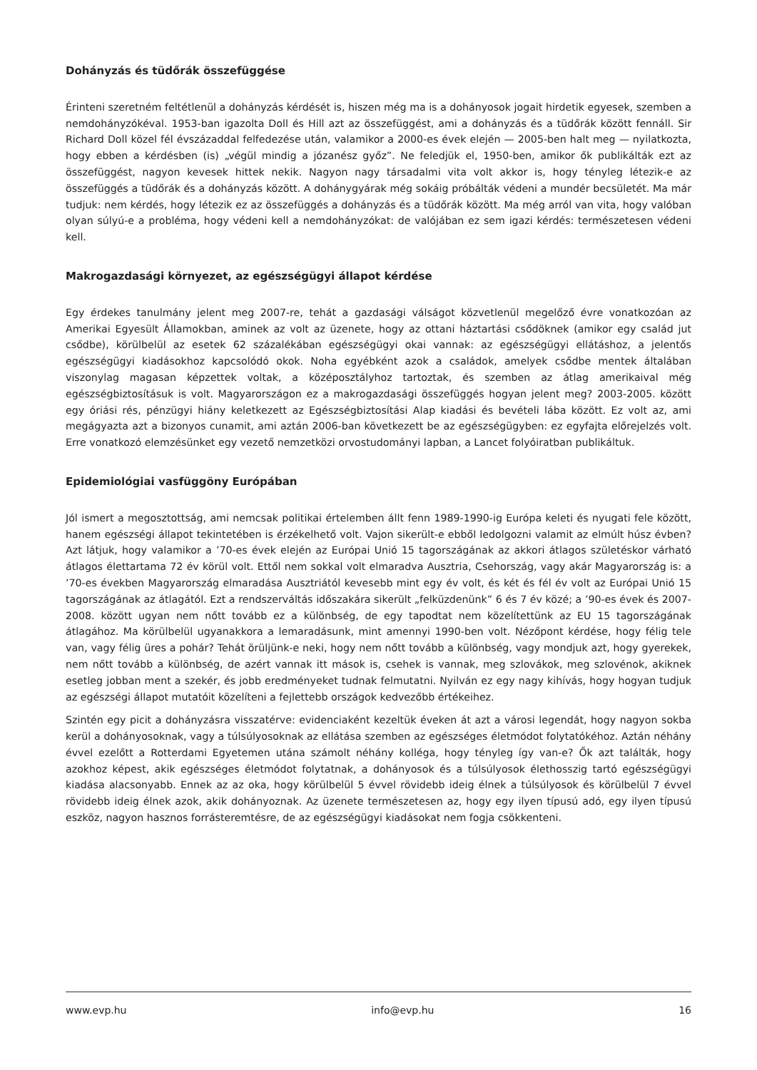Dohányzás és tüdőrák összefüggése
Érinteni szeretném feltétlenül a dohányzás kérdését is, hiszen még ma is a dohányosok jogait hirdetik egyesek, szemben a nemdohányzókéval. 1953-ban igazolta Doll és Hill azt az összefüggést, ami a dohányzás és a tüdőrák között fennáll. Sir Richard Doll közel fél évszázaddal felfedezése után, valamikor a 2000-es évek elején — 2005-ben halt meg — nyilatkozta, hogy ebben a kérdésben (is) „végül mindig a józanész győz”. Ne feledjük el, 1950-ben, amikor ők publikálták ezt az összefüggést, nagyon kevesek hittek nekik. Nagyon nagy társadalmi vita volt akkor is, hogy tényleg létezik-e az összefüggés a tüdőrák és a dohányzás között. A dohánygyárak még sokáig próbálták védeni a mundér becsületét. Ma már tudjuk: nem kérdés, hogy létezik ez az összefüggés a dohányzás és a tüdőrák között. Ma még arról van vita, hogy valóban olyan súlyú-e a probléma, hogy védeni kell a nemdohányzókat: de valójában ez sem igazi kérdés: természetesen védeni kell.
Makrogazdasági környezet, az egészségügyi állapot kérdése
Egy érdekes tanulmány jelent meg 2007-re, tehát a gazdasági válságot közvetlenül megelőző évre vonatkozóan az Amerikai Egyesült Államokban, aminek az volt az üzenete, hogy az ottani háztartási csődöknek (amikor egy család jut csődbe), körülbelül az esetek 62 százalékában egészségügyi okai vannak: az egészségügyi ellátáshoz, a jelentős egészségügyi kiadásokhoz kapcsolódó okok. Noha egyébként azok a családok, amelyek csődbe mentek általában viszonylag magasan képzettek voltak, a középosztályhoz tartoztak, és szemben az átlag amerikaival még egészségbiztosításuk is volt. Magyarországon ez a makrogazdasági összefüggés hogyan jelent meg? 2003-2005. között egy óriási rés, pénzügyi hiány keletkezett az Egészségbiztosítási Alap kiadási és bevételi lába között. Ez volt az, ami megágyazta azt a bizonyos cunamit, ami aztán 2006-ban következett be az egészségügyben: ez egyfajta előrejelzés volt. Erre vonatkozó elemzésünket egy vezető nemzetközi orvostudományi lapban, a Lancet folyóiratban publikáltuk.
Epidemiológiai vasfüggöny Európában
Jól ismert a megosztottság, ami nemcsak politikai értelemben állt fenn 1989-1990-ig Európa keleti és nyugati fele között, hanem egészségi állapot tekintetében is érzékelhető volt. Vajon sikerült-e ebből ledolgozni valamit az elmúlt húsz évben? Azt látjuk, hogy valamikor a ’70-es évek elején az Európai Unió 15 tagországának az akkori átlagos születéskor várható átlagos élettartama 72 év körül volt. Ettől nem sokkal volt elmaradva Ausztria, Csehország, vagy akár Magyarország is: a ’70-es években Magyarország elmaradása Ausztriától kevesebb mint egy év volt, és két és fél év volt az Európai Unió 15 tagországának az átlagától. Ezt a rendszerváltás időszakára sikerült „felküzdenünk” 6 és 7 év közé; a ’90-es évek és 2007-2008. között ugyan nem nőtt tovább ez a különbség, de egy tapodtat nem közelítettünk az EU 15 tagországának átlagához. Ma körülbelül ugyanakkora a lemaradásunk, mint amennyi 1990-ben volt. Nézőpont kérdése, hogy félig tele van, vagy félig üres a pohár? Tehát örüljünk-e neki, hogy nem nőtt tovább a különbség, vagy mondjuk azt, hogy gyerekek, nem nőtt tovább a különbség, de azért vannak itt mások is, csehek is vannak, meg szlovákok, meg szlovénok, akiknek esetleg jobban ment a szekér, és jobb eredményeket tudnak felmutatni. Nyilván ez egy nagy kihívás, hogy hogyan tudjuk az egészségi állapot mutatóit közelíteni a fejlettebb országok kedvezőbb értékeihez.
Szintén egy picit a dohányzásra visszatérve: evidenciaként kezeltük éveken át azt a városi legendát, hogy nagyon sokba kerül a dohányosoknak, vagy a túlsúlyosoknak az ellátása szemben az egészséges életmódot folytatókéhoz. Aztán néhány évvel ezelőtt a Rotterdami Egyetemen utána számolt néhány kolléga, hogy tényleg így van-e? Ők azt találták, hogy azokhoz képest, akik egészséges életmódot folytatnak, a dohányosok és a túlsúlyosok élethosszig tartó egészségügyi kiadása alacsonyabb. Ennek az az oka, hogy körülbelül 5 évvel rövidebb ideig élnek a túlsúlyosok és körülbelül 7 évvel rövidebb ideig élnek azok, akik dohányoznak. Az üzenete természetesen az, hogy egy ilyen típusú adó, egy ilyen típusú eszköz, nagyon hasznos forrásteremtésre, de az egészségügyi kiadásokat nem fogja csökkenteni.
www.evp.hu info@evp.hu 16